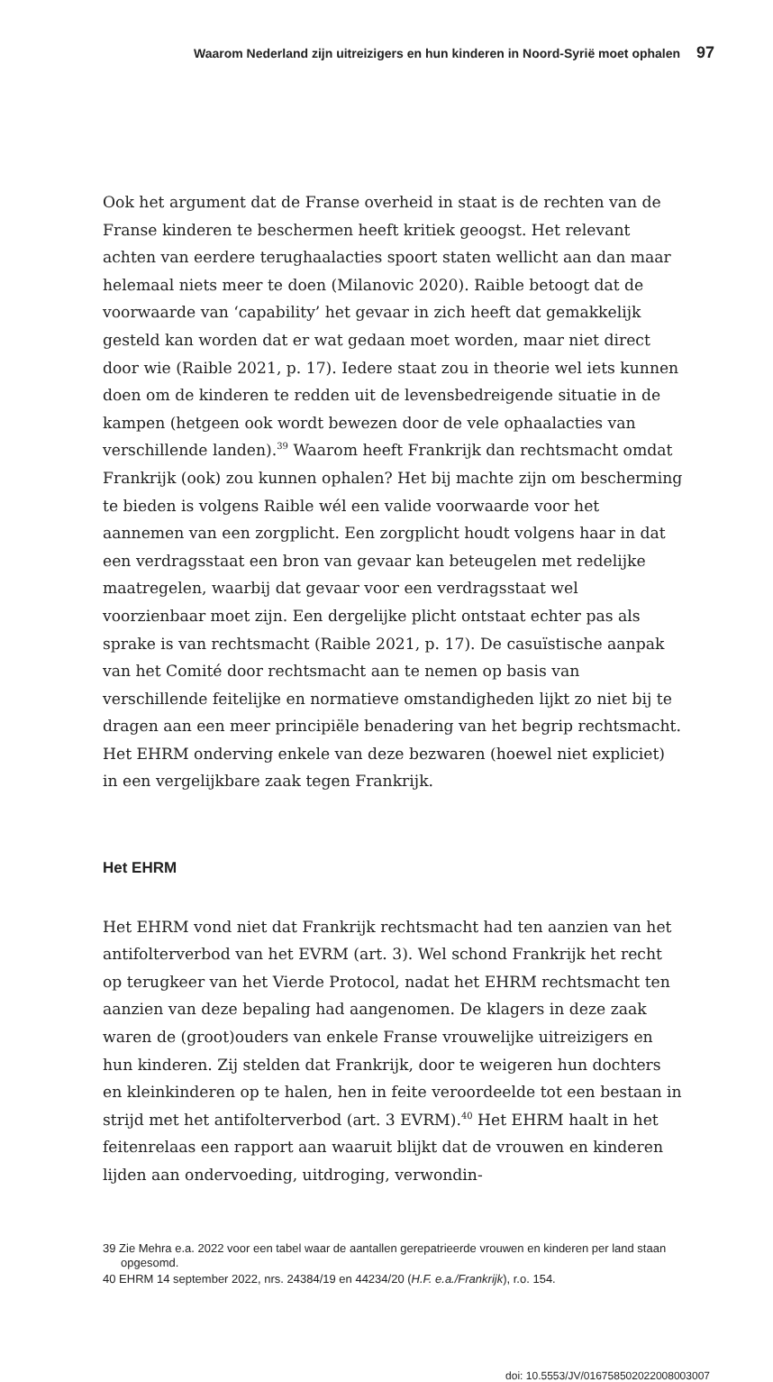Waarom Nederland zijn uitreizigers en hun kinderen in Noord-Syrië moet ophalen 97
Ook het argument dat de Franse overheid in staat is de rechten van de Franse kinderen te beschermen heeft kritiek geoogst. Het relevant achten van eerdere terughaalacties spoort staten wellicht aan dan maar helemaal niets meer te doen (Milanovic 2020). Raible betoogt dat de voorwaarde van ‘capability’ het gevaar in zich heeft dat gemakkelijk gesteld kan worden dat er wat gedaan moet worden, maar niet direct door wie (Raible 2021, p. 17). Iedere staat zou in theorie wel iets kunnen doen om de kinderen te redden uit de levensbedreigende situatie in de kampen (hetgeen ook wordt bewezen door de vele ophaalacties van verschillende landen).<sup>39</sup> Waarom heeft Frankrijk dan rechtsmacht omdat Frankrijk (ook) zou kunnen ophalen? Het bij machte zijn om bescherming te bieden is volgens Raible wél een valide voorwaarde voor het aannemen van een zorgplicht. Een zorgplicht houdt volgens haar in dat een verdragsstaat een bron van gevaar kan beteugelen met redelijke maatregelen, waarbij dat gevaar voor een verdragsstaat wel voorzienbaar moet zijn. Een dergelijke plicht ontstaat echter pas als sprake is van rechtsmacht (Raible 2021, p. 17). De casuïstische aanpak van het Comité door rechtsmacht aan te nemen op basis van verschillende feitelijke en normatieve omstandigheden lijkt zo niet bij te dragen aan een meer principiële benadering van het begrip rechtsmacht. Het EHRM onderving enkele van deze bezwaren (hoewel niet expliciet) in een vergelijkbare zaak tegen Frankrijk.
Het EHRM
Het EHRM vond niet dat Frankrijk rechtsmacht had ten aanzien van het antifolterverbod van het EVRM (art. 3). Wel schond Frankrijk het recht op terugkeer van het Vierde Protocol, nadat het EHRM rechtsmacht ten aanzien van deze bepaling had aangenomen. De klagers in deze zaak waren de (groot)ouders van enkele Franse vrouwelijke uitreizigers en hun kinderen. Zij stelden dat Frankrijk, door te weigeren hun dochters en kleinkinderen op te halen, hen in feite veroordeelde tot een bestaan in strijd met het antifolterverbod (art. 3 EVRM).<sup>40</sup> Het EHRM haalt in het feitenrelaas een rapport aan waaruit blijkt dat de vrouwen en kinderen lijden aan ondervoeding, uitdroging, verwondin-
39 Zie Mehra e.a. 2022 voor een tabel waar de aantallen gerepatrieerde vrouwen en kinderen per land staan opgesomd.
40 EHRM 14 september 2022, nrs. 24384/19 en 44234/20 (H.F. e.a./Frankrijk), r.o. 154.
doi: 10.5553/JV/016758502022008003007